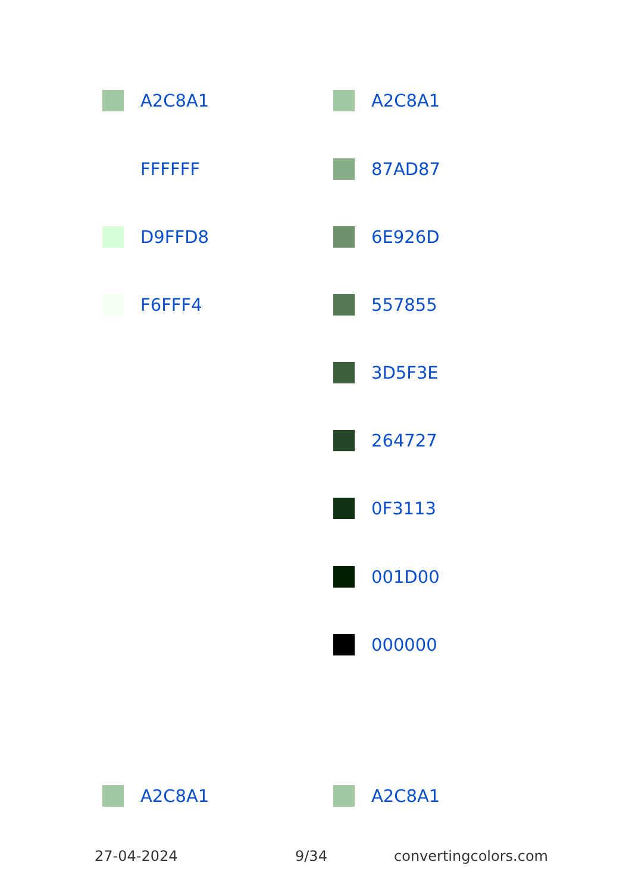A2C8A1 A2C8A1
FFFFFF 87AD87
D9FFD8 6E926D
F6FFF4 557855
3D5F3E
264727
0F3113
001D00
000000
A2C8A1 A2C8A1
27-04-2024 9/34 convertingcolors.com